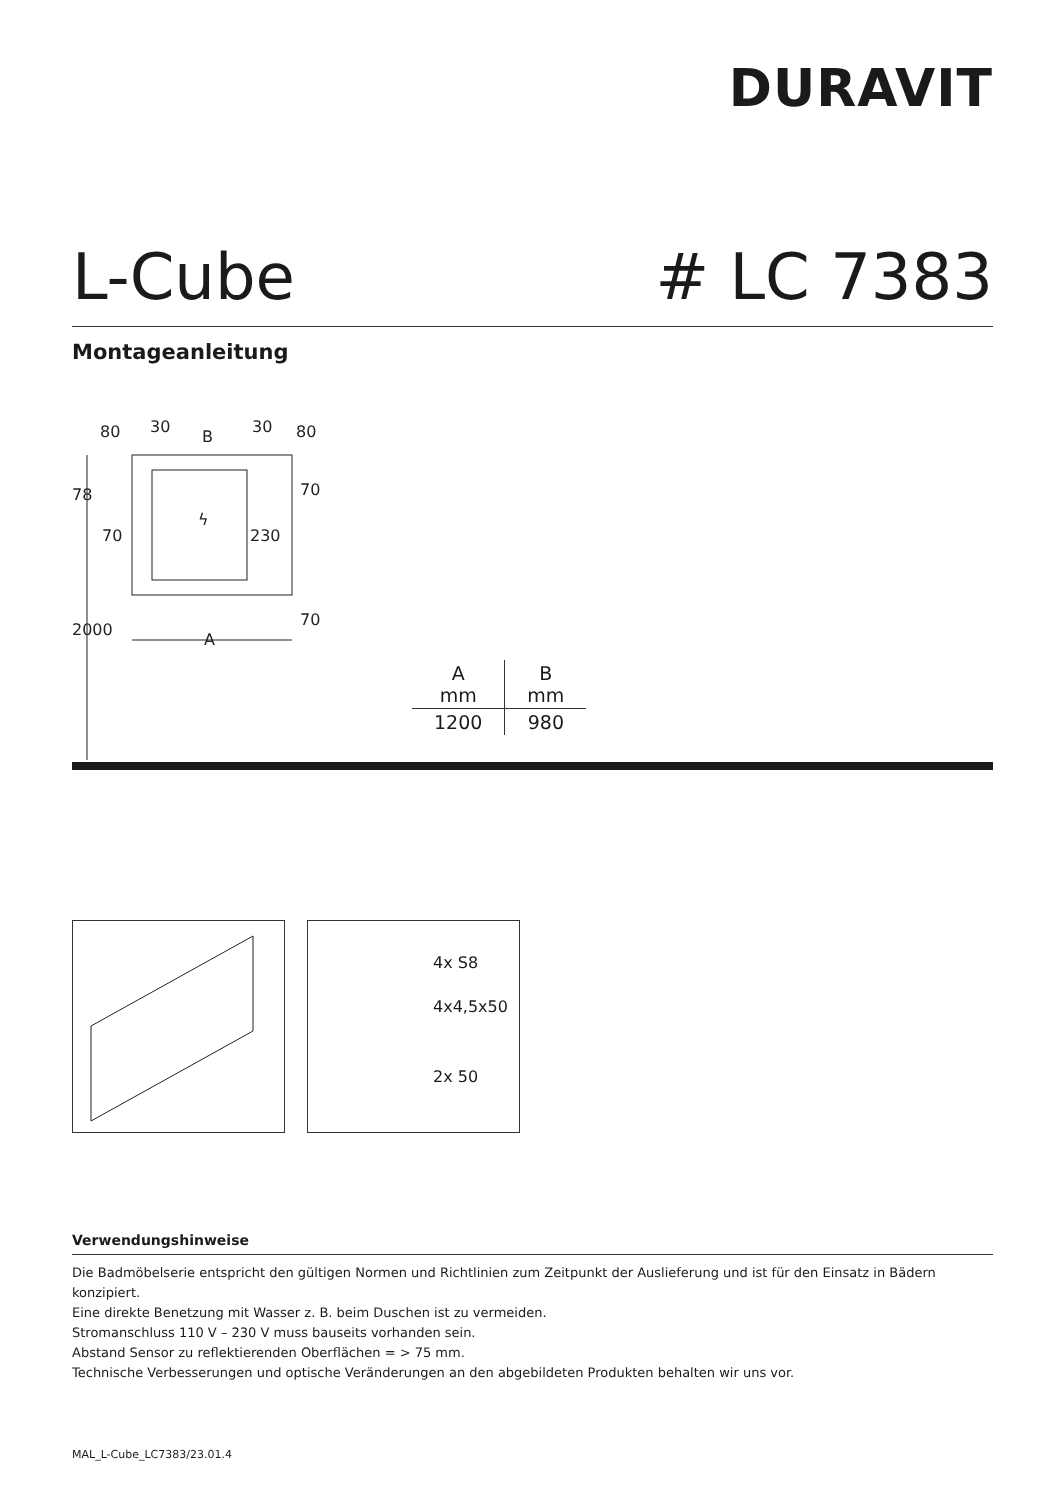DURAVIT
L-Cube # LC 7383
Montageanleitung
80
30
B
30
80
78
70
70
230
70
2000
A
ϟ
| A mm | B mm |
| --- | --- |
| 1200 | 980 |
4x S8
4x4,5x50
2x 50
Verwendungshinweise
Die Badmöbelserie entspricht den gültigen Normen und Richtlinien zum Zeitpunkt der Auslieferung und ist für den Einsatz in Bädern konzipiert.
Eine direkte Benetzung mit Wasser z. B. beim Duschen ist zu vermeiden.
Stromanschluss 110 V – 230 V muss bauseits vorhanden sein.
Abstand Sensor zu reflektierenden Oberflächen = > 75 mm.
Technische Verbesserungen und optische Veränderungen an den abgebildeten Produkten behalten wir uns vor.
MAL_L-Cube_LC7383/23.01.4